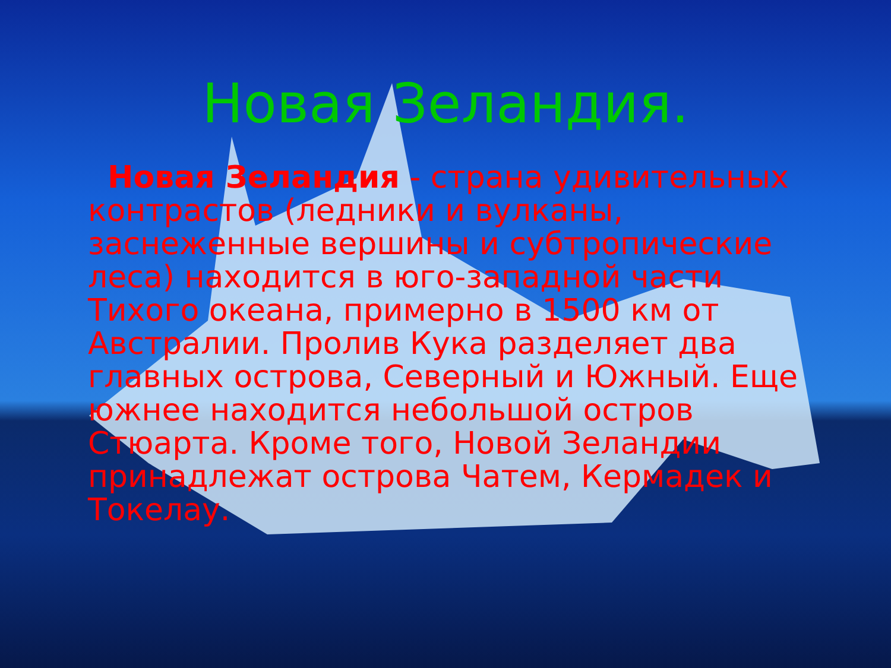Новая Зеландия.
Новая Зеландия - страна удивительных контрастов (ледники и вулканы, заснеженные вершины и субтропические леса) находится в юго-западной части Тихого океана, примерно в 1500 км от Австралии. Пролив Кука разделяет два главных острова, Северный и Южный. Еще южнее находится небольшой остров Стюарта. Кроме того, Новой Зеландии принадлежат острова Чатем, Кермадек и Токелау.